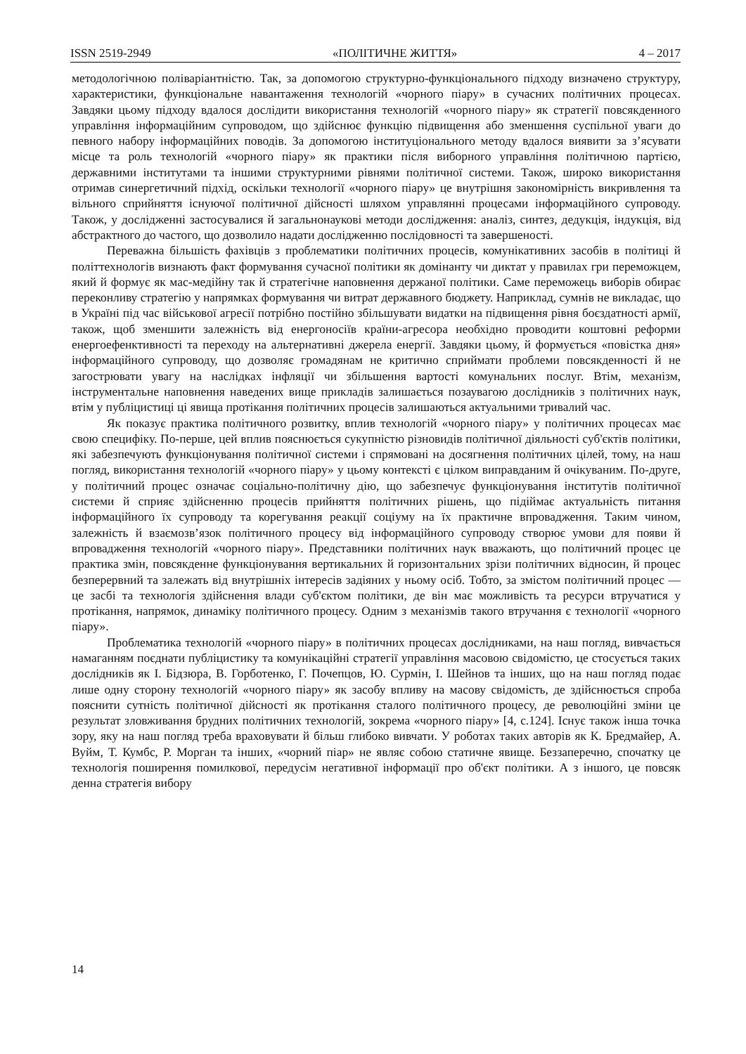ISSN 2519-2949 «ПОЛІТИЧНЕ ЖИТТЯ» 4 – 2017
методологічною поліваріантністю. Так, за допомогою структурно-функціонального підходу визначено структуру, характеристики, функціональне навантаження технологій «чорного піару» в сучасних політичних процесах. Завдяки цьому підходу вдалося дослідити використання технологій «чорного піару» як стратегії повсякденного управління інформаційним супроводом, що здійснює функцію підвищення або зменшення суспільної уваги до певного набору інформаційних поводів. За допомогою інституціонального методу вдалося виявити за з’ясувати місце та роль технологій «чорного піару» як практики після виборного управління політичною партією, державними інститутами та іншими структурними рівнями політичної системи. Також, широко використання отримав синергетичний підхід, оскільки технології «чорного піару» це внутрішня закономірність викривлення та вільного сприйняття існуючої політичної дійсності шляхом управлянні процесами інформаційного супроводу. Також, у дослідженні застосувалися й загальнонаукові методи дослідження: аналіз, синтез, дедукція, індукція, від абстрактного до частого, що дозволило надати дослідженню послідовності та завершеності.
Переважна більшість фахівців з проблематики політичних процесів, комунікативних засобів в політиці й політтехнологів визнають факт формування сучасної політики як домінанту чи диктат у правилах гри переможцем, який й формує як мас-медійну так й стратегічне наповнення держаної політики. Саме переможець виборів обирає переконливу стратегію у напрямках формування чи витрат державного бюджету. Наприклад, сумнів не викладає, що в Україні під час військової агресії потрібно постійно збільшувати видатки на підвищення рівня боєздатності армії, також, щоб зменшити залежність від енергоносіїв країни-агресора необхідно проводити коштовні реформи енергоефенктивності та переходу на альтернативні джерела енергії. Завдяки цьому, й формується «повістка дня» інформаційного супроводу, що дозволяє громадянам не критично сприймати проблеми повсякденності й не загострювати увагу на наслідках інфляції чи збільшення вартості комунальних послуг. Втім, механізм, інструментальне наповнення наведених вище прикладів залишається позаувагою дослідників з політичних наук, втім у публіцистиці ці явища протікання політичних процесів залишаються актуальними тривалий час.
Як показує практика політичного розвитку, вплив технологій «чорного піару» у політичних процесах має свою специфіку. По-перше, цей вплив пояснюється сукупністю різновидів політичної діяльності суб'єктів політики, які забезпечують функціонування політичної системи і спрямовані на досягнення політичних цілей, тому, на наш погляд, використання технологій «чорного піару» у цьому контексті є цілком виправданим й очікуваним. По-друге, у політичний процес означає соціально-політичну дію, що забезпечує функціонування інститутів політичної системи й сприяє здійсненню процесів прийняття політичних рішень, що підіймає актуальність питання інформаційного їх супроводу та корегування реакції соціуму на їх практичне впровадження. Таким чином, залежність й взаємозв’язок політичного процесу від інформаційного супроводу створює умови для появи й впровадження технологій «чорного піару». Представники політичних наук вважають, що політичний процес це практика змін, повсякденне функціонування вертикальних й горизонтальних зрізи політичних відносин, й процес безперервний та залежать від внутрішніх інтересів задіяних у ньому осіб. Тобто, за змістом політичний процес — це засбі та технологія здійснення влади суб'єктом політики, де він має можливість та ресурси втручатися у протікання, напрямок, динаміку політичного процесу. Одним з механізмів такого втручання є технології «чорного піару».
Проблематика технологій «чорного піару» в політичних процесах дослідниками, на наш погляд, вивчається намаганням поєднати публіцистику та комунікаційні стратегії управління масовою свідомістю, це стосується таких дослідників як І. Бідзюра, В. Горботенко, Г. Почепцов, Ю. Сурмін, І. Шейнов та інших, що на наш погляд подає лише одну сторону технологій «чорного піару» як засобу впливу на масову свідомість, де здійснюється спроба пояснити сутність політичної дійсності як протікання сталого політичного процесу, де революційні зміни це результат зловживання брудних політичних технологій, зокрема «чорного піару» [4, с.124]. Існує також інша точка зору, яку на наш погляд треба враховувати й більш глибоко вивчати. У роботах таких авторів як К. Бредмайер, А. Вуйм, Т. Кумбс, Р. Морган та інших, «чорний піар» не являє собою статичне явище. Беззаперечно, спочатку це технологія поширення помилкової, передусім негативної інформації про об'єкт політики. А з іншого, це повсяк денна стратегія вибору
14